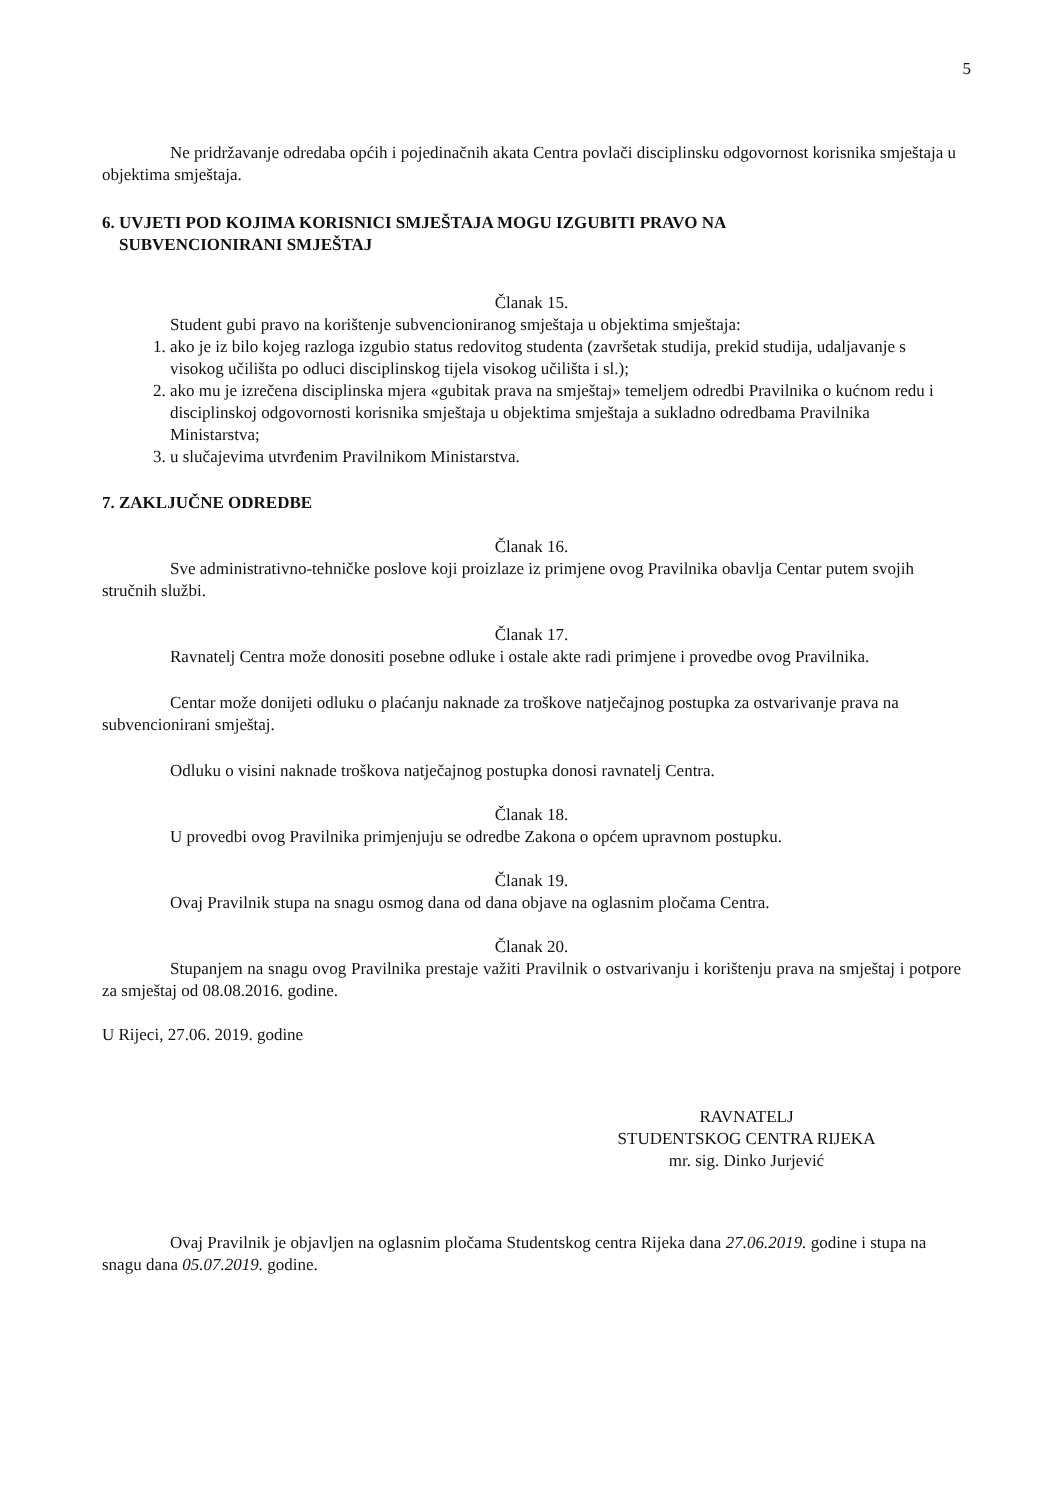5
Ne pridržavanje odredaba općih i pojedinačnih akata Centra povlači disciplinsku odgovornost korisnika smještaja u objektima smještaja.
6. UVJETI POD KOJIMA KORISNICI SMJEŠTAJA MOGU IZGUBITI PRAVO NA
SUBVENCIONIRANI SMJEŠTAJ
Članak 15.
Student gubi pravo na korištenje subvencioniranog smještaja u objektima smještaja:
1. ako je iz bilo kojeg razloga izgubio status redovitog studenta (završetak studija, prekid studija, udaljavanje s visokog učilišta po odluci disciplinskog tijela visokog učilišta i sl.);
2. ako mu je izrečena disciplinska mjera «gubitak prava na smještaj» temeljem odredbi Pravilnika o kućnom redu i disciplinskoj odgovornosti korisnika smještaja u objektima smještaja a sukladno odredbama Pravilnika Ministarstva;
3. u slučajevima utvrđenim Pravilnikom Ministarstva.
7. ZAKLJUČNE ODREDBE
Članak 16.
Sve administrativno-tehničke poslove koji proizlaze iz primjene ovog Pravilnika obavlja Centar putem svojih stručnih službi.
Članak 17.
Ravnatelj Centra može donositi posebne odluke i ostale akte radi primjene i provedbe ovog Pravilnika.
Centar može donijeti odluku o plaćanju naknade za troškove natječajnog postupka za ostvarivanje prava na subvencionirani smještaj.
Odluku o visini naknade troškova natječajnog postupka donosi ravnatelj Centra.
Članak 18.
U provedbi ovog Pravilnika primjenjuju se odredbe Zakona o općem upravnom postupku.
Članak 19.
Ovaj Pravilnik stupa na snagu osmog dana od dana objave na oglasnim pločama Centra.
Članak 20.
Stupanjem na snagu ovog Pravilnika prestaje važiti Pravilnik o ostvarivanju i korištenju prava na smještaj i potpore za smještaj od 08.08.2016. godine.
U Rijeci, 27.06. 2019. godine
RAVNATELJ
STUDENTSKOG CENTRA RIJEKA
mr. sig. Dinko Jurjević
Ovaj Pravilnik je objavljen na oglasnim pločama Studentskog centra Rijeka dana 27.06.2019. godine i stupa na snagu dana 05.07.2019. godine.